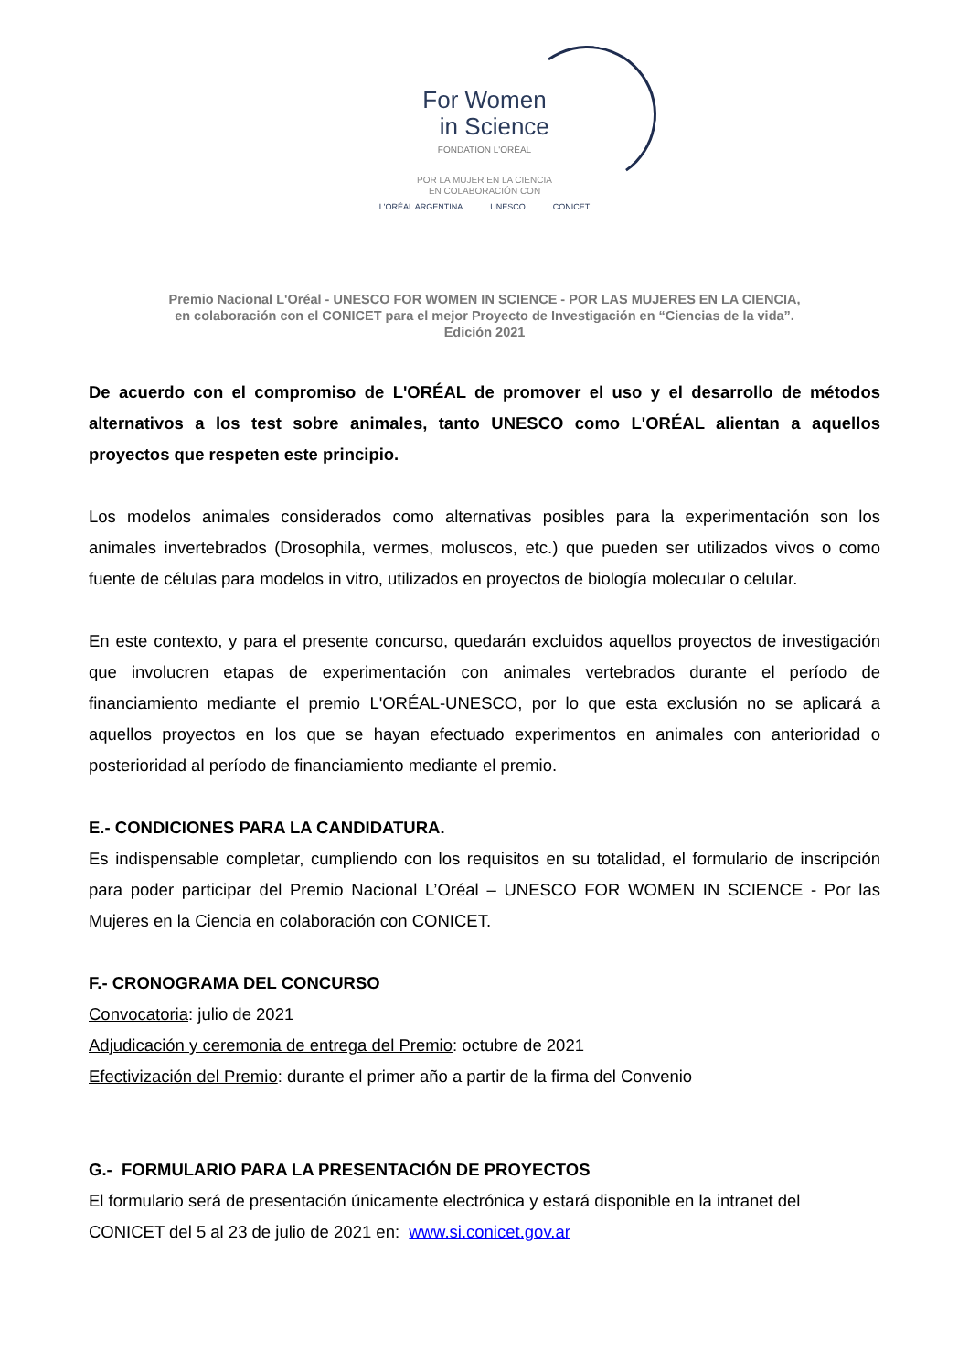For Women
in Science
FONDATION L'ORÉAL
POR LA MUJER EN LA CIENCIA
EN COLABORACIÓN CON
L'ORÉAL ARGENTINA UNESCO CONICET
Premio Nacional L'Oréal - UNESCO FOR WOMEN IN SCIENCE - POR LAS MUJERES EN LA CIENCIA,
en colaboración con el CONICET para el mejor Proyecto de Investigación en “Ciencias de la vida”.
Edición 2021
De acuerdo con el compromiso de L'ORÉAL de promover el uso y el desarrollo de métodos alternativos a los test sobre animales, tanto UNESCO como L'ORÉAL alientan a aquellos proyectos que respeten este principio.
Los modelos animales considerados como alternativas posibles para la experimentación son los animales invertebrados (Drosophila, vermes, moluscos, etc.) que pueden ser utilizados vivos o como fuente de células para modelos in vitro, utilizados en proyectos de biología molecular o celular.
En este contexto, y para el presente concurso, quedarán excluidos aquellos proyectos de investigación que involucren etapas de experimentación con animales vertebrados durante el período de financiamiento mediante el premio L'ORÉAL-UNESCO, por lo que esta exclusión no se aplicará a aquellos proyectos en los que se hayan efectuado experimentos en animales con anterioridad o posterioridad al período de financiamiento mediante el premio.
E.- CONDICIONES PARA LA CANDIDATURA.
Es indispensable completar, cumpliendo con los requisitos en su totalidad, el formulario de inscripción para poder participar del Premio Nacional L’Oréal – UNESCO FOR WOMEN IN SCIENCE - Por las Mujeres en la Ciencia en colaboración con CONICET.
F.- CRONOGRAMA DEL CONCURSO
Convocatoria: julio de 2021
Adjudicación y ceremonia de entrega del Premio: octubre de 2021
Efectivización del Premio: durante el primer año a partir de la firma del Convenio
G.- FORMULARIO PARA LA PRESENTACIÓN DE PROYECTOS
El formulario será de presentación únicamente electrónica y estará disponible en la intranet del CONICET del 5 al 23 de julio de 2021 en: www.si.conicet.gov.ar